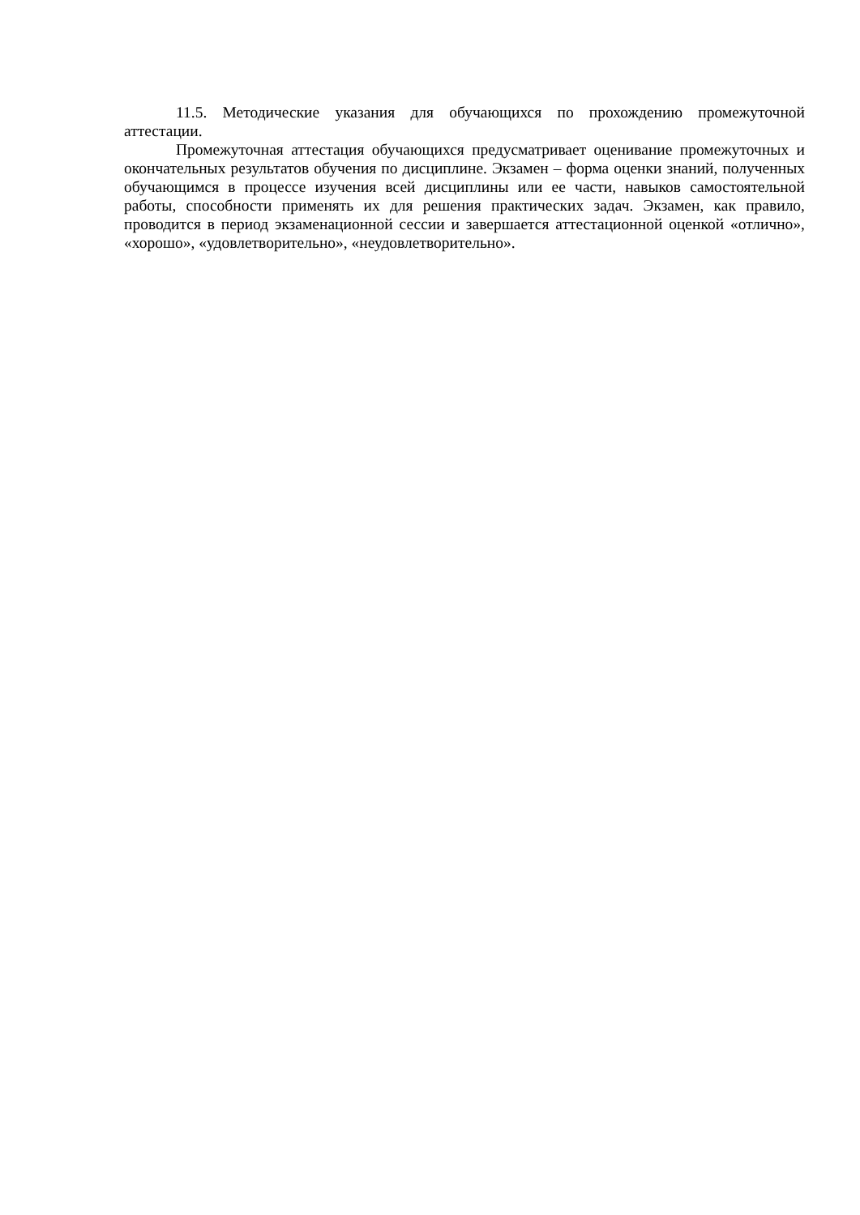11.5. Методические указания для обучающихся по прохождению промежуточной аттестации.
Промежуточная аттестация обучающихся предусматривает оценивание промежуточных и окончательных результатов обучения по дисциплине. Экзамен – форма оценки знаний, полученных обучающимся в процессе изучения всей дисциплины или ее части, навыков самостоятельной работы, способности применять их для решения практических задач. Экзамен, как правило, проводится в период экзаменационной сессии и завершается аттестационной оценкой «отлично», «хорошо», «удовлетворительно», «неудовлетворительно».